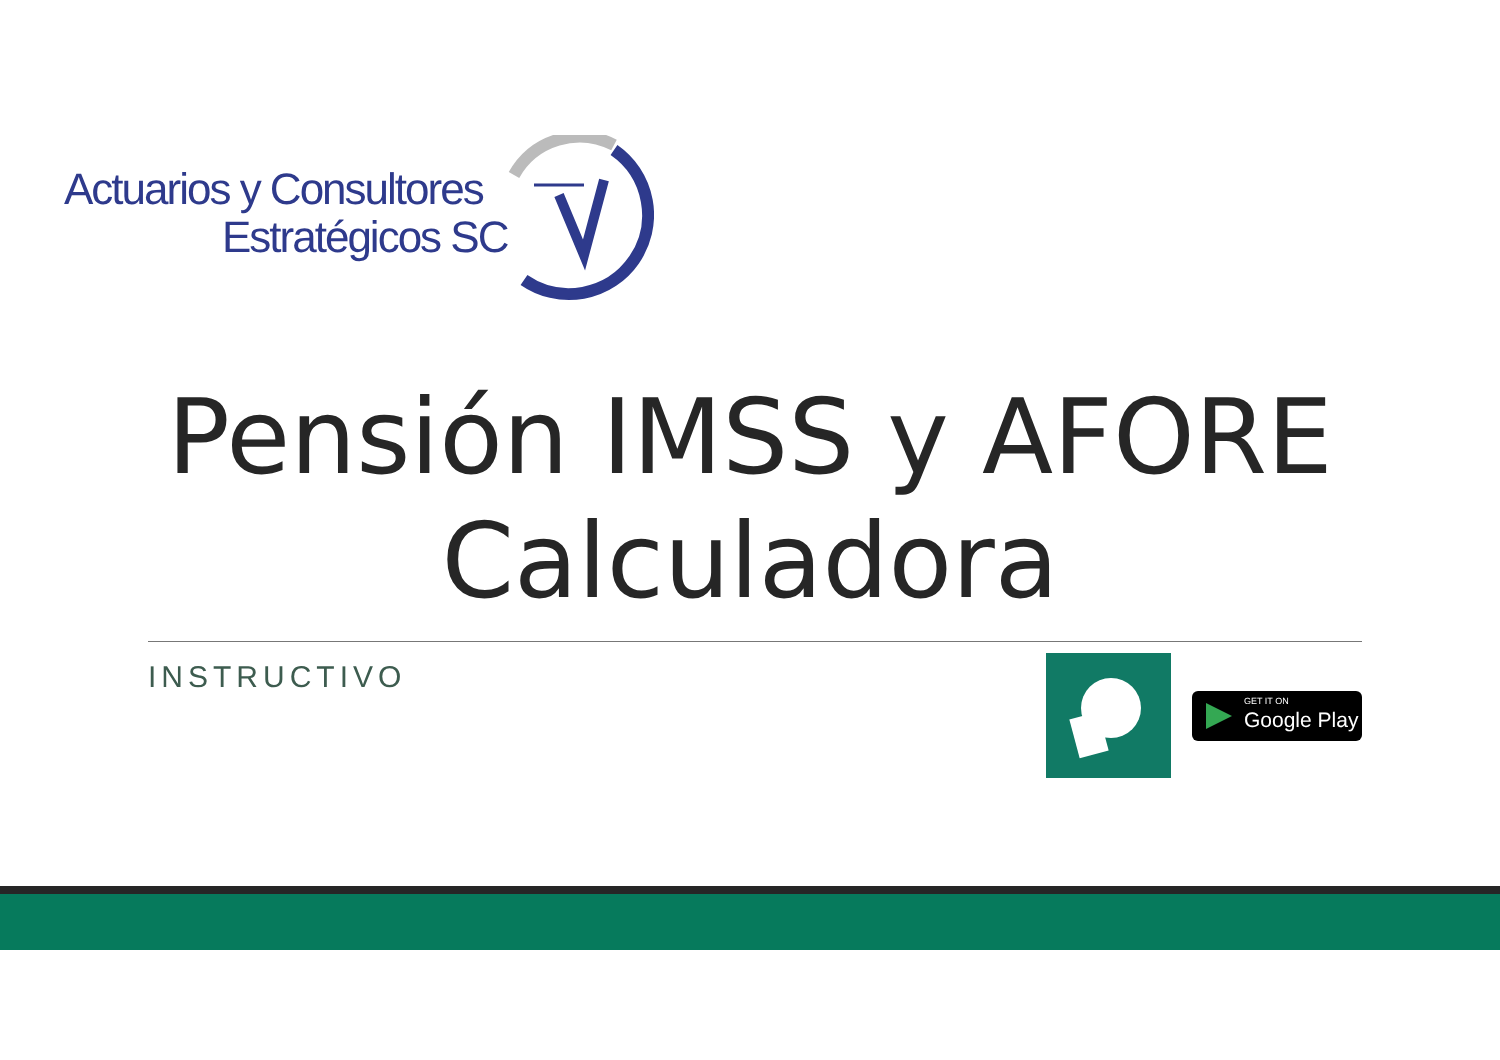Actuarios y Consultores
Estratégicos SC
Pensión IMSS y AFORE
Calculadora
INSTRUCTIVO
GET IT ON
Google Play